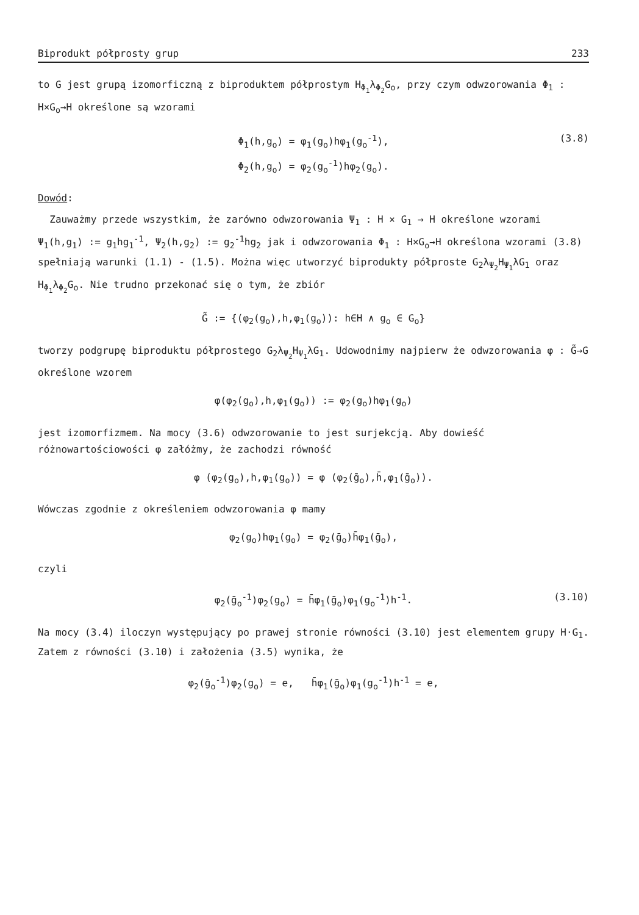Biprodukt półprosty grup 233
to G jest grupą izomorficzną z biproduktem półprostym H<sub>Φ<sub>1</sub></sub>λ<sub>Φ<sub>2</sub></sub>G<sub>o</sub>, przy czym odwzorowania Φ<sub>1</sub> : H×G<sub>o</sub>→H określone są wzorami
Φ<sub>1</sub>(h,g<sub>o</sub>) = φ<sub>1</sub>(g<sub>o</sub>)hφ<sub>1</sub>(g<sub>o</sub><sup>-1</sup>),
Φ<sub>2</sub>(h,g<sub>o</sub>) = φ<sub>2</sub>(g<sub>o</sub><sup>-1</sup>)hφ<sub>2</sub>(g<sub>o</sub>).
(3.8)
Dowód:
Zauważmy przede wszystkim, że zarówno odwzorowania Ψ<sub>1</sub> : H × G<sub>1</sub> → H określone wzorami Ψ<sub>1</sub>(h,g<sub>1</sub>) := g<sub>1</sub>hg<sub>1</sub><sup>-1</sup>, Ψ<sub>2</sub>(h,g<sub>2</sub>) := g<sub>2</sub><sup>-1</sup>hg<sub>2</sub> jak i odwzorowania Φ<sub>1</sub> : H×G<sub>o</sub>→H określona wzorami (3.8) spełniają warunki (1.1) - (1.5). Można więc utworzyć biprodukty półproste G<sub>2</sub>λ<sub>Ψ<sub>2</sub></sub>H<sub>Ψ<sub>1</sub></sub>λG<sub>1</sub> oraz H<sub>Φ<sub>1</sub></sub>λ<sub>Φ<sub>2</sub></sub>G<sub>o</sub>. Nie trudno przekonać się o tym, że zbiór
G̃ := {(φ<sub>2</sub>(g<sub>o</sub>),h,φ<sub>1</sub>(g<sub>o</sub>)): h∈H ∧ g<sub>o</sub> ∈ G<sub>o</sub>}
tworzy podgrupę biproduktu półprostego G<sub>2</sub>λ<sub>Ψ<sub>2</sub></sub>H<sub>Ψ<sub>1</sub></sub>λG<sub>1</sub>. Udowodnimy najpierw że odwzorowania φ : G̃→G określone wzorem
φ(φ<sub>2</sub>(g<sub>o</sub>),h,φ<sub>1</sub>(g<sub>o</sub>)) := φ<sub>2</sub>(g<sub>o</sub>)hφ<sub>1</sub>(g<sub>o</sub>)
jest izomorfizmem. Na mocy (3.6) odwzorowanie to jest surjekcją. Aby dowieść różnowartościowości φ załóżmy, że zachodzi równość
φ (φ<sub>2</sub>(g<sub>o</sub>),h,φ<sub>1</sub>(g<sub>o</sub>)) = φ (φ<sub>2</sub>(ḡ<sub>o</sub>),h̄,φ<sub>1</sub>(ḡ<sub>o</sub>)).
Wówczas zgodnie z określeniem odwzorowania φ mamy
φ<sub>2</sub>(g<sub>o</sub>)hφ<sub>1</sub>(g<sub>o</sub>) = φ<sub>2</sub>(ḡ<sub>o</sub>)h̄φ<sub>1</sub>(ḡ<sub>o</sub>),
czyli
φ<sub>2</sub>(ḡ<sub>o</sub><sup>-1</sup>)φ<sub>2</sub>(g<sub>o</sub>) = h̄φ<sub>1</sub>(ḡ<sub>o</sub>)φ<sub>1</sub>(g<sub>o</sub><sup>-1</sup>)h<sup>-1</sup>. (3.10)
Na mocy (3.4) iloczyn występujący po prawej stronie równości (3.10) jest elementem grupy H·G<sub>1</sub>. Zatem z równości (3.10) i założenia (3.5) wynika, że
φ<sub>2</sub>(ḡ<sub>o</sub><sup>-1</sup>)φ<sub>2</sub>(g<sub>o</sub>) = e, h̄φ<sub>1</sub>(ḡ<sub>o</sub>)φ<sub>1</sub>(g<sub>o</sub><sup>-1</sup>)h<sup>-1</sup> = e,